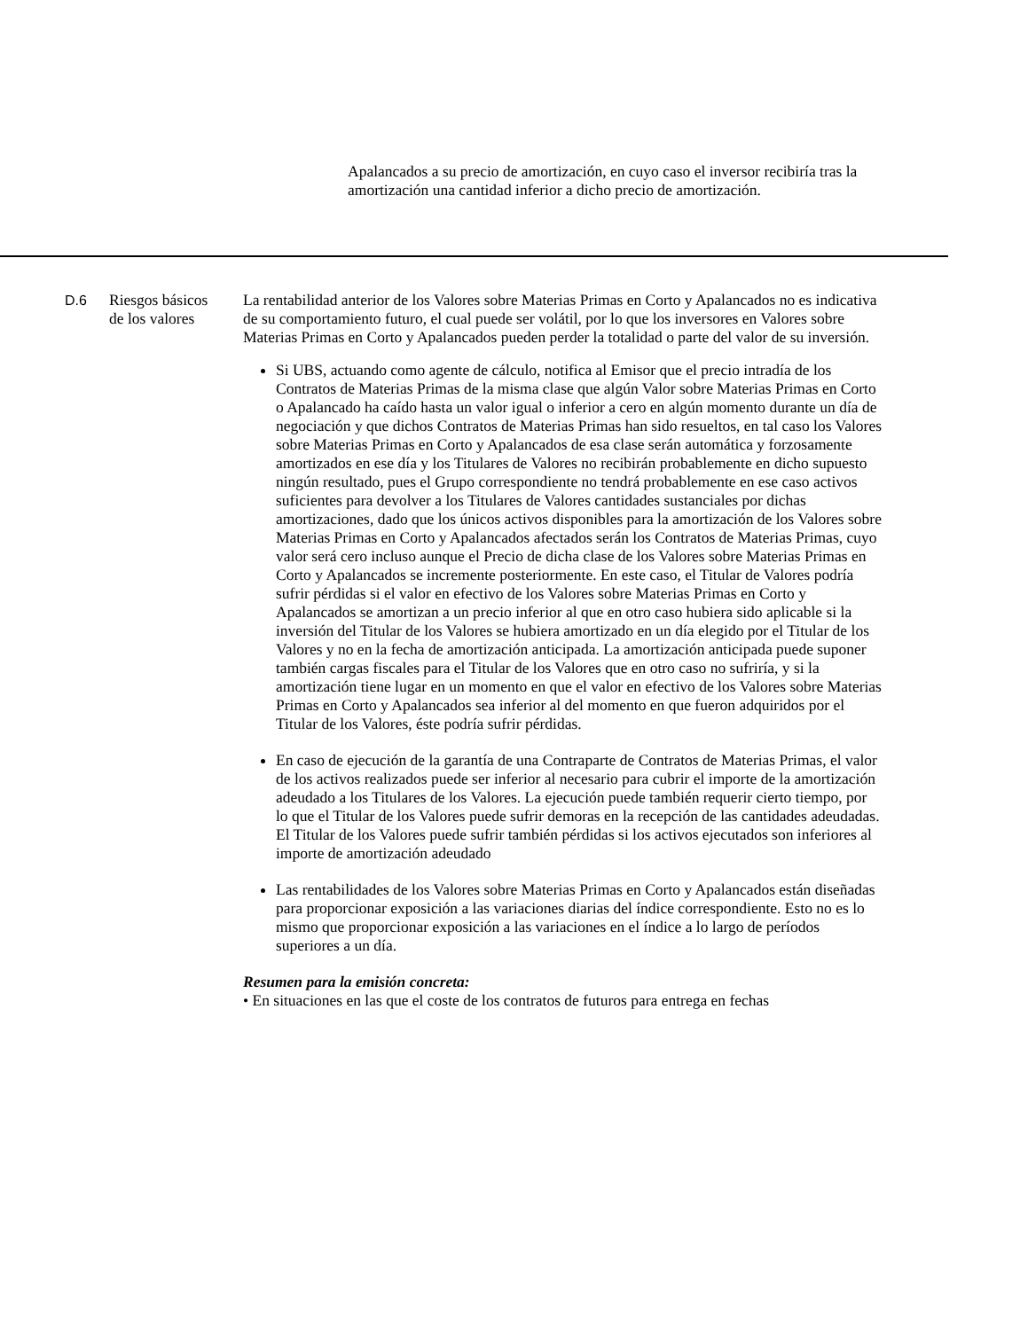Apalancados a su precio de amortización, en cuyo caso el inversor recibiría tras la amortización una cantidad inferior a dicho precio de amortización.
| D.6 | Riesgos básicos de los valores | La rentabilidad anterior de los Valores sobre Materias Primas en Corto y Apalancados no es indicativa de su comportamiento futuro, el cual puede ser volátil, por lo que los inversores en Valores sobre Materias Primas en Corto y Apalancados pueden perder la totalidad o parte del valor de su inversión. Si UBS, actuando como agente de cálculo, notifica al Emisor que el precio intradía de los Contratos de Materias Primas de la misma clase que algún Valor sobre Materias Primas en Corto o Apalancado ha caído hasta un valor igual o inferior a cero en algún momento durante un día de negociación y que dichos Contratos de Materias Primas han sido resueltos, en tal caso los Valores sobre Materias Primas en Corto y Apalancados de esa clase serán automática y forzosamente amortizados en ese día y los Titulares de Valores no recibirán probablemente en dicho supuesto ningún resultado, pues el Grupo correspondiente no tendrá probablemente en ese caso activos suficientes para devolver a los Titulares de Valores cantidades sustanciales por dichas amortizaciones, dado que los únicos activos disponibles para la amortización de los Valores sobre Materias Primas en Corto y Apalancados afectados serán los Contratos de Materias Primas, cuyo valor será cero incluso aunque el Precio de dicha clase de los Valores sobre Materias Primas en Corto y Apalancados se incremente posteriormente. En este caso, el Titular de Valores podría sufrir pérdidas si el valor en efectivo de los Valores sobre Materias Primas en Corto y Apalancados se amortizan a un precio inferior al que en otro caso hubiera sido aplicable si la inversión del Titular de los Valores se hubiera amortizado en un día elegido por el Titular de los Valores y no en la fecha de amortización anticipada. La amortización anticipada puede suponer también cargas fiscales para el Titular de los Valores que en otro caso no sufriría, y si la amortización tiene lugar en un momento en que el valor en efectivo de los Valores sobre Materias Primas en Corto y Apalancados sea inferior al del momento en que fueron adquiridos por el Titular de los Valores, éste podría sufrir pérdidas. En caso de ejecución de la garantía de una Contraparte de Contratos de Materias Primas, el valor de los activos realizados puede ser inferior al necesario para cubrir el importe de la amortización adeudado a los Titulares de los Valores. La ejecución puede también requerir cierto tiempo, por lo que el Titular de los Valores puede sufrir demoras en la recepción de las cantidades adeudadas. El Titular de los Valores puede sufrir también pérdidas si los activos ejecutados son inferiores al importe de amortización adeudado Las rentabilidades de los Valores sobre Materias Primas en Corto y Apalancados están diseñadas para proporcionar exposición a las variaciones diarias del índice correspondiente. Esto no es lo mismo que proporcionar exposición a las variaciones en el índice a lo largo de períodos superiores a un día. Resumen para la emisión concreta: • En situaciones en las que el coste de los contratos de futuros para entrega en fechas |